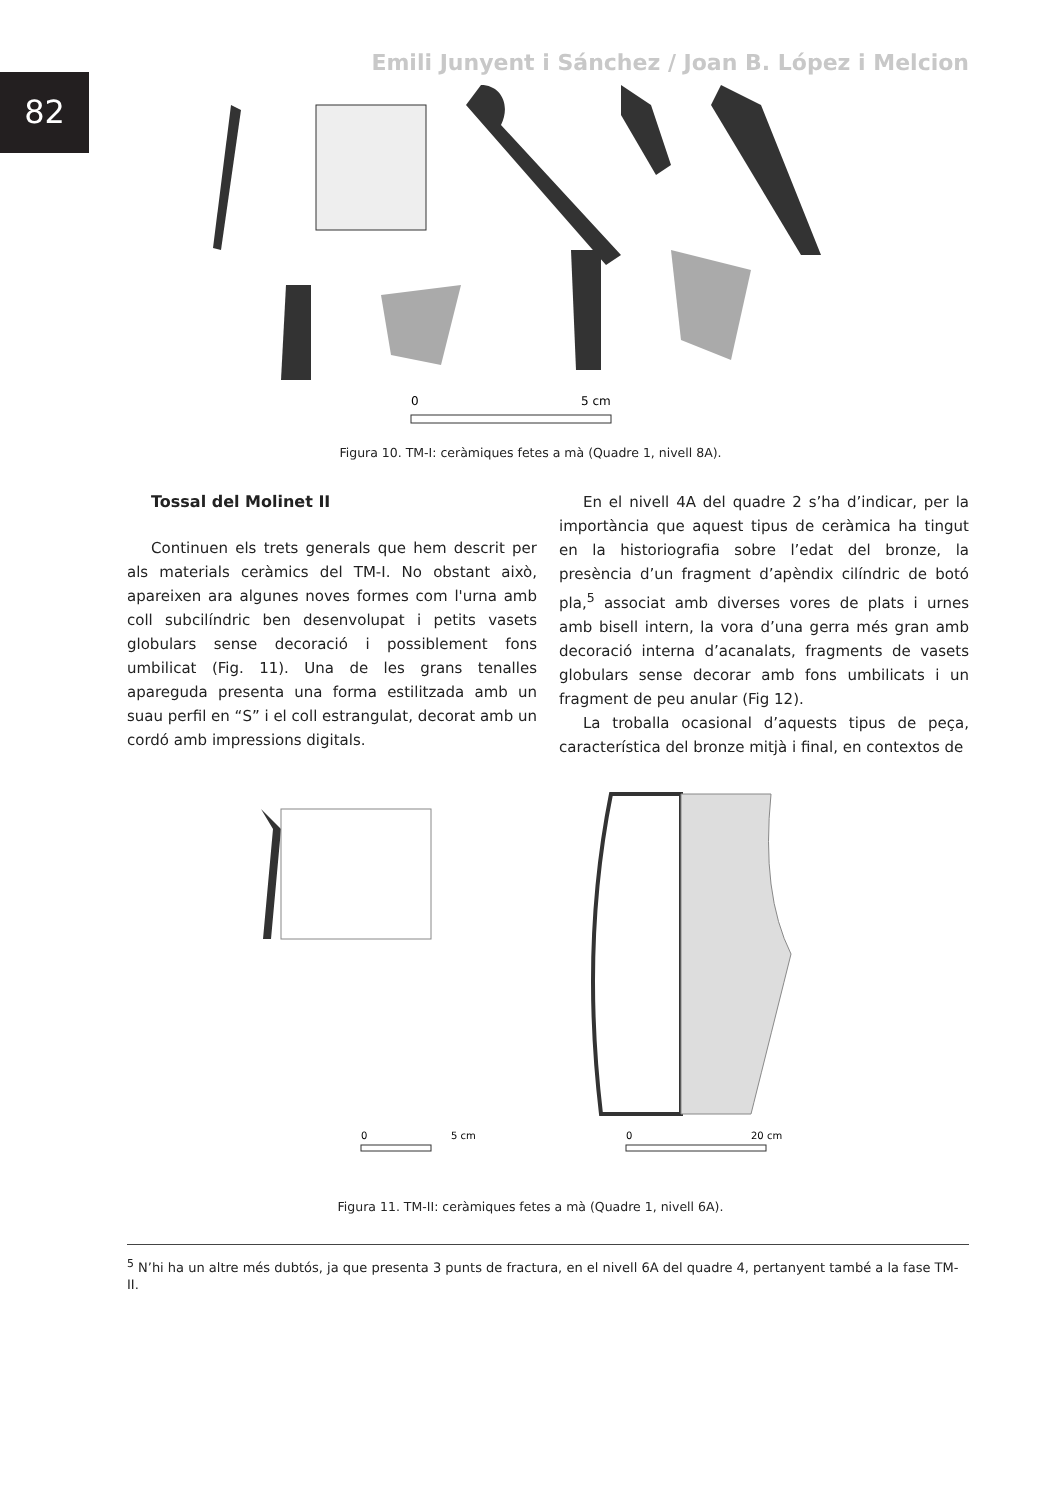82
Emili Junyent i Sánchez / Joan B. López i Melcion
0
5 cm
Figura 10. TM-I: ceràmiques fetes a mà (Quadre 1, nivell 8A).
Tossal del Molinet II
Continuen els trets generals que hem descrit per als materials ceràmics del TM-I. No obstant això, apareixen ara algunes noves formes com l'urna amb coll subcilíndric ben desenvolupat i petits vasets globulars sense decoració i possiblement fons umbilicat (Fig. 11). Una de les grans tenalles apareguda presenta una forma estilitzada amb un suau perfil en “S” i el coll estrangulat, decorat amb un cordó amb impressions digitals.
En el nivell 4A del quadre 2 s’ha d’indicar, per la importància que aquest tipus de ceràmica ha tingut en la historiografia sobre l’edat del bronze, la presència d’un fragment d’apèndix cilíndric de botó pla,<sup>5</sup> associat amb diverses vores de plats i urnes amb bisell intern, la vora d’una gerra més gran amb decoració interna d’acanalats, fragments de vasets globulars sense decorar amb fons umbilicats i un fragment de peu anular (Fig 12).
La troballa ocasional d’aquests tipus de peça, característica del bronze mitjà i final, en contextos de
0
5 cm
0
20 cm
Figura 11. TM-II: ceràmiques fetes a mà (Quadre 1, nivell 6A).
<sup>5</sup> N’hi ha un altre més dubtós, ja que presenta 3 punts de fractura, en el nivell 6A del quadre 4, pertanyent també a la fase TM-II.